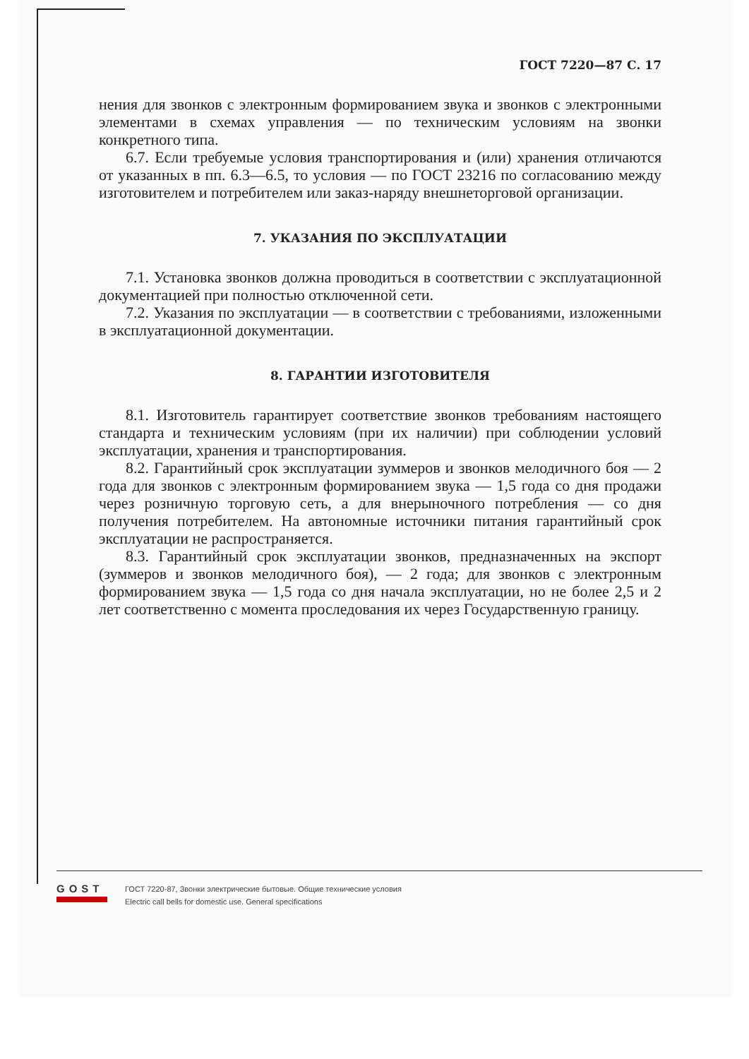ГОСТ 7220—87 С. 17
нения для звонков с электронным формированием звука и звонков с электронными элементами в схемах управления — по техническим условиям на звонки конкретного типа.
6.7. Если требуемые условия транспортирования и (или) хранения отличаются от указанных в пп. 6.3—6.5, то условия — по ГОСТ 23216 по согласованию между изготовителем и потребителем или заказ-наряду внешнеторговой организации.
7. УКАЗАНИЯ ПО ЭКСПЛУАТАЦИИ
7.1. Установка звонков должна проводиться в соответствии с эксплуатационной документацией при полностью отключенной сети.
7.2. Указания по эксплуатации — в соответствии с требованиями, изложенными в эксплуатационной документации.
8. ГАРАНТИИ ИЗГОТОВИТЕЛЯ
8.1. Изготовитель гарантирует соответствие звонков требованиям настоящего стандарта и техническим условиям (при их наличии) при соблюдении условий эксплуатации, хранения и транспортирования.
8.2. Гарантийный срок эксплуатации зуммеров и звонков мелодичного боя — 2 года для звонков с электронным формированием звука — 1,5 года со дня продажи через розничную торговую сеть, а для внерыночного потребления — со дня получения потребителем. На автономные источники питания гарантийный срок эксплуатации не распространяется.
8.3. Гарантийный срок эксплуатации звонков, предназначенных на экспорт (зуммеров и звонков мелодичного боя), — 2 года; для звонков с электронным формированием звука — 1,5 года со дня начала эксплуатации, но не более 2,5 и 2 лет соответственно с момента проследования их через Государственную границу.
GOST
ГОСТ 7220-87, Звонки электрические бытовые. Общие технические условия
Electric call bells for domestic use. General specifications